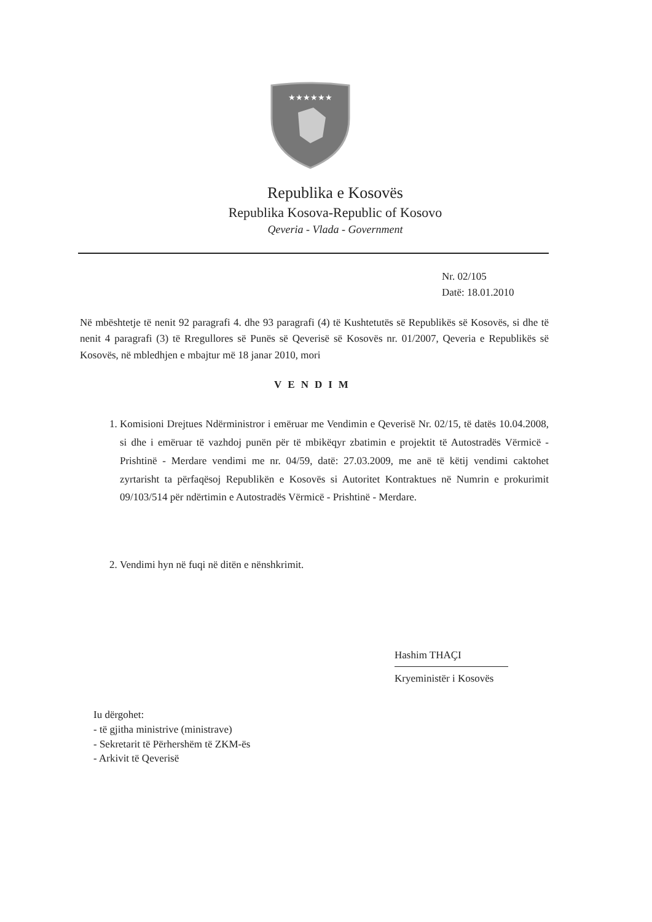★★★★★★
Republika e Kosovës
Republika Kosova-Republic of Kosovo
Qeveria - Vlada - Government
Nr. 02/105
Datë: 18.01.2010
Në mbështetje të nenit 92 paragrafi 4. dhe 93 paragrafi (4) të Kushtetutës së Republikës së Kosovës, si dhe të nenit 4 paragrafi (3) të Rregullores së Punës së Qeverisë së Kosovës nr. 01/2007, Qeveria e Republikës së Kosovës, në mbledhjen e mbajtur më 18 janar 2010, mori
VENDIM
1. Komisioni Drejtues Ndërministror i emëruar me Vendimin e Qeverisë Nr. 02/15, të datës 10.04.2008, si dhe i emëruar të vazhdoj punën për të mbikëqyr zbatimin e projektit të Autostradës Vërmicë - Prishtinë - Merdare vendimi me nr. 04/59, datë: 27.03.2009, me anë të këtij vendimi caktohet zyrtarisht ta përfaqësoj Republikën e Kosovës si Autoritet Kontraktues në Numrin e prokurimit 09/103/514 për ndërtimin e Autostradës Vërmicë - Prishtinë - Merdare.
2. Vendimi hyn në fuqi në ditën e nënshkrimit.
Hashim THAÇI
Kryeministër i Kosovës
Iu dërgohet:
- të gjitha ministrive (ministrave)
- Sekretarit të Përhershëm të ZKM-ës
- Arkivit të Qeverisë